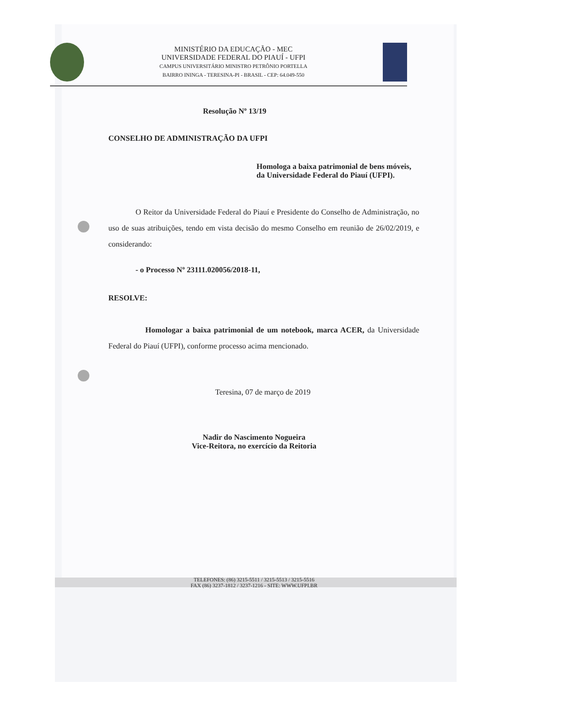MINISTÉRIO DA EDUCAÇÃO - MEC
UNIVERSIDADE FEDERAL DO PIAUÍ - UFPI
CAMPUS UNIVERSITÁRIO MINISTRO PETRÔNIO PORTELLA
BAIRRO ININGA - TERESINA-PI - BRASIL - CEP: 64.049-550
Resolução Nº 13/19
CONSELHO DE ADMINISTRAÇÃO DA UFPI
Homologa a baixa patrimonial de bens móveis, da Universidade Federal do Piauí (UFPI).
O Reitor da Universidade Federal do Piauí e Presidente do Conselho de Administração, no uso de suas atribuições, tendo em vista decisão do mesmo Conselho em reunião de 26/02/2019, e considerando:
- o Processo Nº 23111.020056/2018-11,
RESOLVE:
Homologar a baixa patrimonial de um notebook, marca ACER, da Universidade Federal do Piauí (UFPI), conforme processo acima mencionado.
Teresina, 07 de março de 2019
Nadir do Nascimento Nogueira
Vice-Reitora, no exercício da Reitoria
TELEFONES: (86) 3215-5511 / 3215-5513 / 3215-5516
FAX (86) 3237-1812 / 3237-1216 - SITE: WWW.UFPI.BR